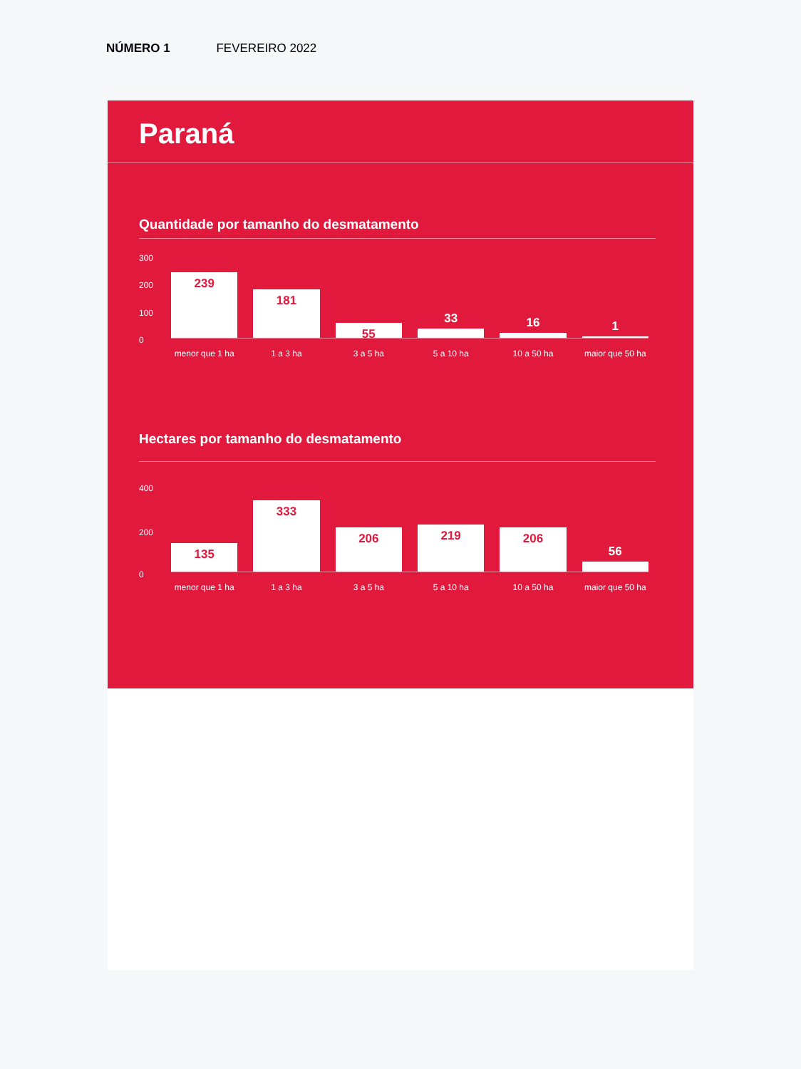NÚMERO 1 FEVEREIRO 2022
Paraná
Quantidade por tamanho do desmatamento
300
200
100
0
239
181
55
33
16
1
menor que 1 ha 1 a 3 ha 3 a 5 ha 5 a 10 ha 10 a 50 ha maior que 50 ha
Hectares por tamanho do desmatamento
400
200
0
135
333
206
219
206
56
menor que 1 ha 1 a 3 ha 3 a 5 ha 5 a 10 ha 10 a 50 ha maior que 50 ha